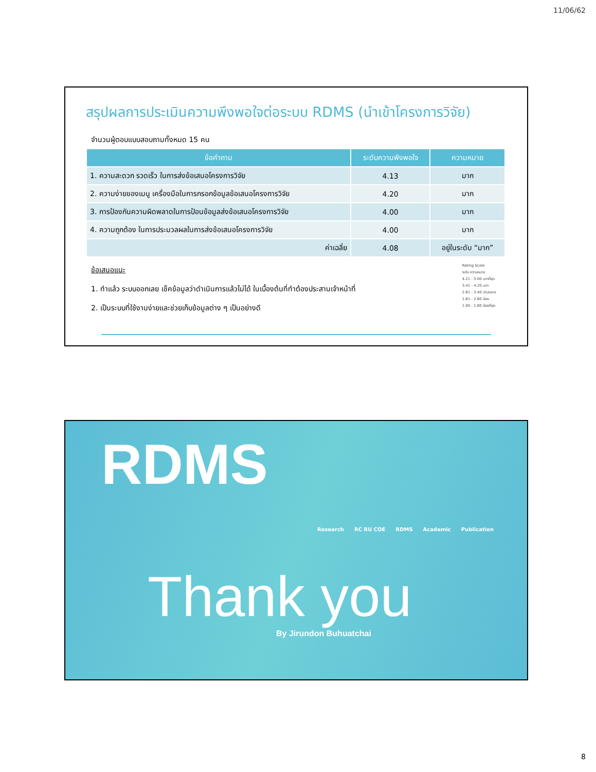11/06/62
สรุปผลการประเมินความพึงพอใจต่อระบบ RDMS (นำเข้าโครงการวิจัย)
จำนวนผู้ตอบแบบสอบถามทั้งหมด 15 คน
| ข้อคำถาม | ระดับความพึงพอใจ | ความหมาย |
| --- | --- | --- |
| 1. ความสะดวก รวดเร็ว ในการส่งข้อเสนอโครงการวิจัย | 4.13 | มาก |
| 2. ความง่ายของเมนู เครื่องมือในการกรอกข้อมูลข้อเสนอโครงการวิจัย | 4.20 | มาก |
| 3. การป้องกันความผิดพลาดในการป้อนข้อมูลส่งข้อเสนอโครงการวิจัย | 4.00 | มาก |
| 4. ความถูกต้อง ในการประมวลผลในการส่งข้อเสนอโครงการวิจัย | 4.00 | มาก |
| ค่าเฉลี่ย | 4.08 | อยู่ในระดับ “มาก” |
ข้อเสนอแนะ
1. ทำแล้ว ระบบออกเลย เช็คข้อมูลว่าดำเนินการแล้วไม่ได้ ในเบื้องต้นที่ทำต้องประสานเจ้าหน้าที่
2. เป็นระบบที่ใช้งานง่ายและช่วยเก็บข้อมูลต่าง ๆ เป็นอย่างดี
Rating Scale
ระดับ ความหมาย
4.21 - 5.00 มากที่สุด
3.41 - 4.20 มาก
2.61 - 3.40 ปานกลาง
1.81 - 2.60 น้อย
1.00 - 1.80 น้อยที่สุด
RDMS
Research RC RU COE RDMS Academic Publication
Thank you
By Jirundon Buhuatchai
8